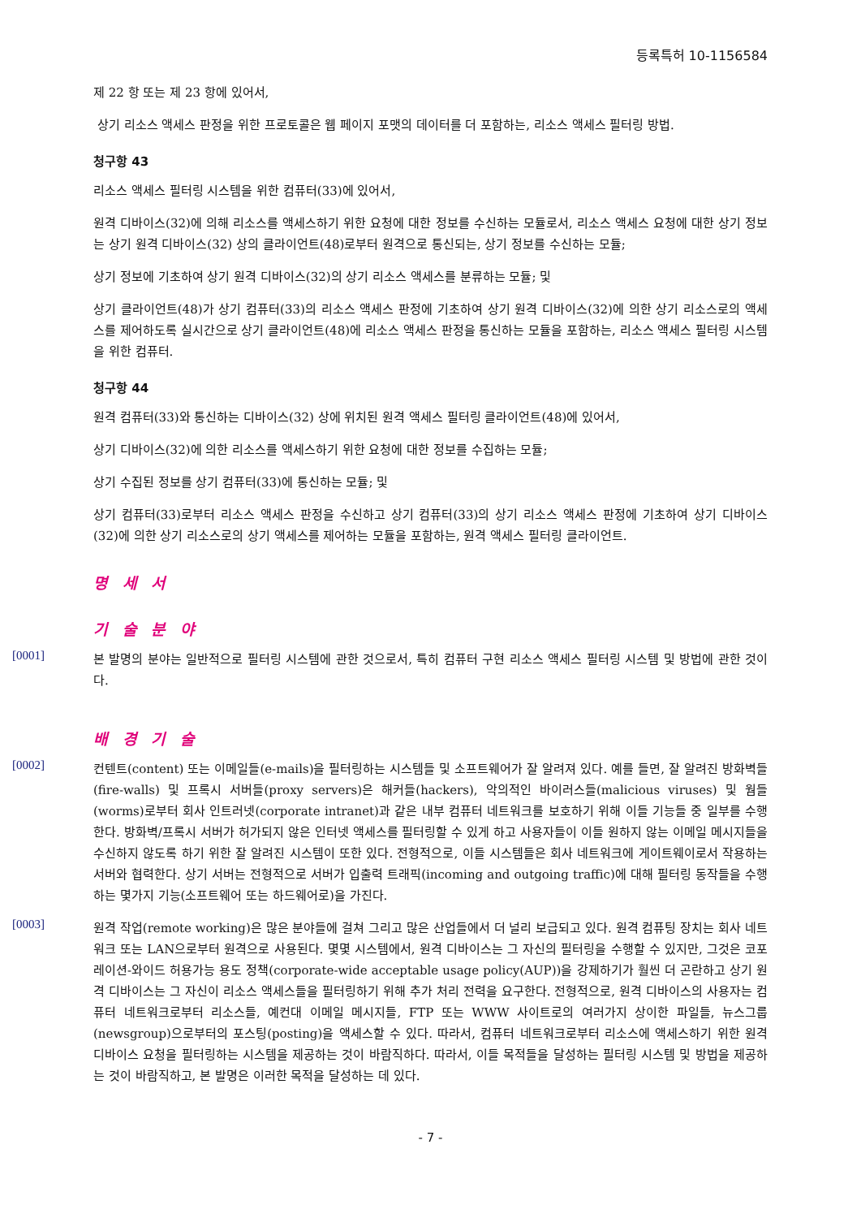등록특허 10-1156584
제 22 항 또는 제 23 항에 있어서,
상기 리소스 액세스 판정을 위한 프로토콜은 웹 페이지 포맷의 데이터를 더 포함하는, 리소스 액세스 필터링 방법.
청구항 43
리소스 액세스 필터링 시스템을 위한 컴퓨터(33)에 있어서,
원격 디바이스(32)에 의해 리소스를 액세스하기 위한 요청에 대한 정보를 수신하는 모듈로서, 리소스 액세스 요청에 대한 상기 정보는 상기 원격 디바이스(32) 상의 클라이언트(48)로부터 원격으로 통신되는, 상기 정보를 수신하는 모듈;
상기 정보에 기초하여 상기 원격 디바이스(32)의 상기 리소스 액세스를 분류하는 모듈; 및
상기 클라이언트(48)가 상기 컴퓨터(33)의 리소스 액세스 판정에 기초하여 상기 원격 디바이스(32)에 의한 상기 리소스로의 액세스를 제어하도록 실시간으로 상기 클라이언트(48)에 리소스 액세스 판정을 통신하는 모듈을 포함하는, 리소스 액세스 필터링 시스템을 위한 컴퓨터.
청구항 44
원격 컴퓨터(33)와 통신하는 디바이스(32) 상에 위치된 원격 액세스 필터링 클라이언트(48)에 있어서,
상기 디바이스(32)에 의한 리소스를 액세스하기 위한 요청에 대한 정보를 수집하는 모듈;
상기 수집된 정보를 상기 컴퓨터(33)에 통신하는 모듈; 및
상기 컴퓨터(33)로부터 리소스 액세스 판정을 수신하고 상기 컴퓨터(33)의 상기 리소스 액세스 판정에 기초하여 상기 디바이스(32)에 의한 상기 리소스로의 상기 액세스를 제어하는 모듈을 포함하는, 원격 액세스 필터링 클라이언트.
명 세 서
기 술 분 야
[0001]
본 발명의 분야는 일반적으로 필터링 시스템에 관한 것으로서, 특히 컴퓨터 구현 리소스 액세스 필터링 시스템 및 방법에 관한 것이다.
배 경 기 술
[0002]
컨텐트(content) 또는 이메일들(e-mails)을 필터링하는 시스템들 및 소프트웨어가 잘 알려져 있다. 예를 들면, 잘 알려진 방화벽들(fire-walls) 및 프록시 서버들(proxy servers)은 해커들(hackers), 악의적인 바이러스들(malicious viruses) 및 웜들(worms)로부터 회사 인트러넷(corporate intranet)과 같은 내부 컴퓨터 네트워크를 보호하기 위해 이들 기능들 중 일부를 수행한다. 방화벽/프록시 서버가 허가되지 않은 인터넷 액세스를 필터링할 수 있게 하고 사용자들이 이들 원하지 않는 이메일 메시지들을 수신하지 않도록 하기 위한 잘 알려진 시스템이 또한 있다. 전형적으로, 이들 시스템들은 회사 네트워크에 게이트웨이로서 작용하는 서버와 협력한다. 상기 서버는 전형적으로 서버가 입출력 트래픽(incoming and outgoing traffic)에 대해 필터링 동작들을 수행하는 몇가지 기능(소프트웨어 또는 하드웨어로)을 가진다.
[0003]
원격 작업(remote working)은 많은 분야들에 걸쳐 그리고 많은 산업들에서 더 널리 보급되고 있다. 원격 컴퓨팅 장치는 회사 네트워크 또는 LAN으로부터 원격으로 사용된다. 몇몇 시스템에서, 원격 디바이스는 그 자신의 필터링을 수행할 수 있지만, 그것은 코포레이션-와이드 허용가능 용도 정책(corporate-wide acceptable usage policy(AUP))을 강제하기가 훨씬 더 곤란하고 상기 원격 디바이스는 그 자신이 리소스 액세스들을 필터링하기 위해 추가 처리 전력을 요구한다. 전형적으로, 원격 디바이스의 사용자는 컴퓨터 네트워크로부터 리소스들, 예컨대 이메일 메시지들, FTP 또는 WWW 사이트로의 여러가지 상이한 파일들, 뉴스그룹(newsgroup)으로부터의 포스팅(posting)을 액세스할 수 있다. 따라서, 컴퓨터 네트워크로부터 리소스에 액세스하기 위한 원격 디바이스 요청을 필터링하는 시스템을 제공하는 것이 바람직하다. 따라서, 이들 목적들을 달성하는 필터링 시스템 및 방법을 제공하는 것이 바람직하고, 본 발명은 이러한 목적을 달성하는 데 있다.
- 7 -